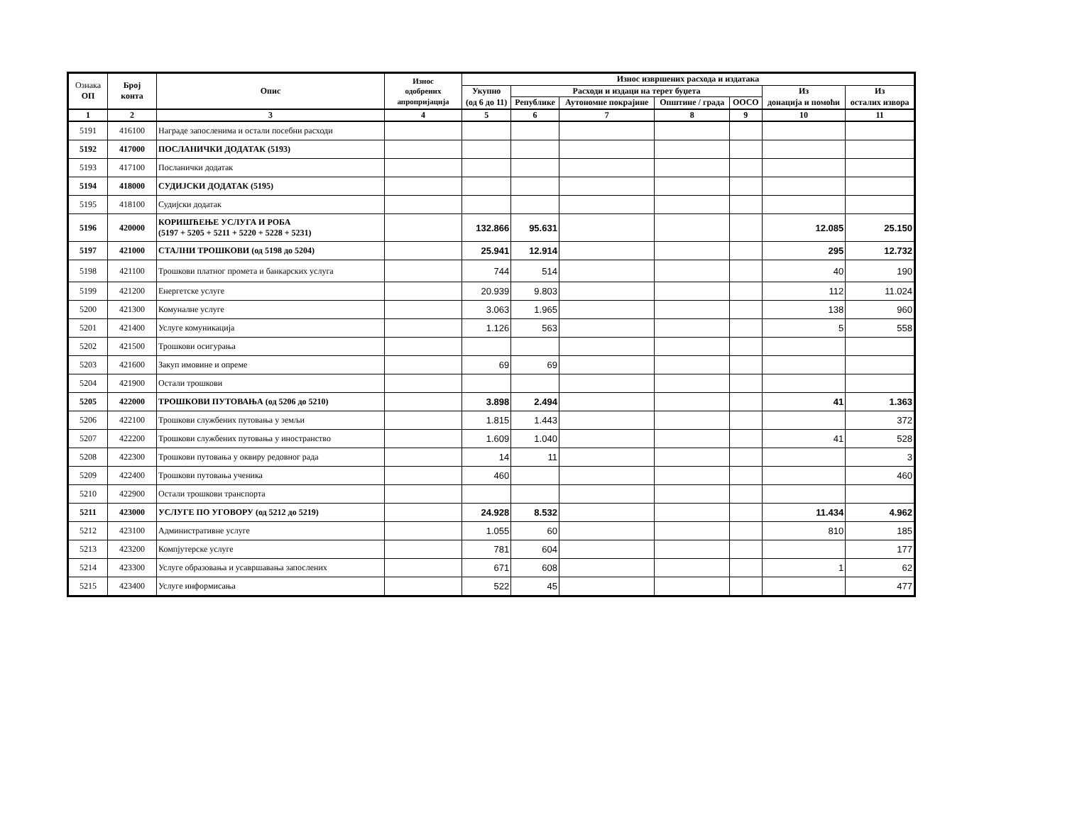| Ознака ОП | Број конта | Опис | Износ одобрених апропријација | Износ извршених расхода и издатака | | | | | | |
| --- | --- | --- | --- | --- | --- | --- | --- | --- | --- | --- |
| | | | | Укупно (од 6 до 11) | Расходи и издаци на терет буџета | | | | Из донација и помоћи | Из осталих извора |
| | | | | | Републике | Аутономне покрајине | Општине / града | ООСО | | |
| 1 | 2 | 3 | 4 | 5 | 6 | 7 | 8 | 9 | 10 | 11 |
| 5191 | 416100 | Награде запосленима и остали посебни расходи | | | | | | | | |
| 5192 | 417000 | ПОСЛАНИЧКИ ДОДАТАК (5193) | | | | | | | | |
| 5193 | 417100 | Посланички додатак | | | | | | | | |
| 5194 | 418000 | СУДИЈСКИ ДОДАТАК (5195) | | | | | | | | |
| 5195 | 418100 | Судијски додатак | | | | | | | | |
| 5196 | 420000 | КОРИШЋЕЊЕ УСЛУГА И РОБА (5197 + 5205 + 5211 + 5220 + 5228 + 5231) | | 132.866 | 95.631 | | | | 12.085 | 25.150 |
| 5197 | 421000 | СТАЛНИ ТРОШКОВИ (од 5198 до 5204) | | 25.941 | 12.914 | | | | 295 | 12.732 |
| 5198 | 421100 | Трошкови платног промета и банкарских услуга | | 744 | 514 | | | | 40 | 190 |
| 5199 | 421200 | Енергетске услуге | | 20.939 | 9.803 | | | | 112 | 11.024 |
| 5200 | 421300 | Комуналне услуге | | 3.063 | 1.965 | | | | 138 | 960 |
| 5201 | 421400 | Услуге комуникација | | 1.126 | 563 | | | | 5 | 558 |
| 5202 | 421500 | Трошкови осигурања | | | | | | | | |
| 5203 | 421600 | Закуп имовине и опреме | | 69 | 69 | | | | | |
| 5204 | 421900 | Остали трошкови | | | | | | | | |
| 5205 | 422000 | ТРОШКОВИ ПУТОВАЊА (од 5206 до 5210) | | 3.898 | 2.494 | | | | 41 | 1.363 |
| 5206 | 422100 | Трошкови службених путовања у земљи | | 1.815 | 1.443 | | | | | 372 |
| 5207 | 422200 | Трошкови службених путовања у иностранство | | 1.609 | 1.040 | | | | 41 | 528 |
| 5208 | 422300 | Трошкови путовања у оквиру редовног рада | | 14 | 11 | | | | | 3 |
| 5209 | 422400 | Трошкови путовања ученика | | 460 | | | | | | 460 |
| 5210 | 422900 | Остали трошкови транспорта | | | | | | | | |
| 5211 | 423000 | УСЛУГЕ ПО УГОВОРУ (од 5212 до 5219) | | 24.928 | 8.532 | | | | 11.434 | 4.962 |
| 5212 | 423100 | Административне услуге | | 1.055 | 60 | | | | 810 | 185 |
| 5213 | 423200 | Компјутерске услуге | | 781 | 604 | | | | | 177 |
| 5214 | 423300 | Услуге образовања и усавршавања запослених | | 671 | 608 | | | | 1 | 62 |
| 5215 | 423400 | Услуге информисања | | 522 | 45 | | | | | 477 |